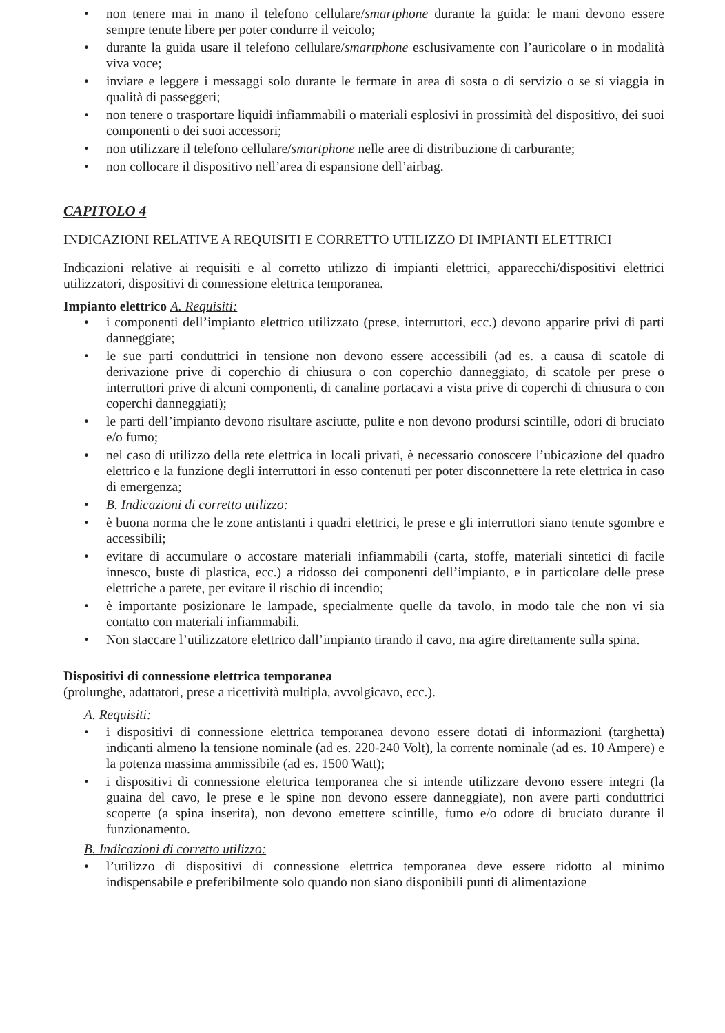• non tenere mai in mano il telefono cellulare/smartphone durante la guida: le mani devono essere sempre tenute libere per poter condurre il veicolo;
• durante la guida usare il telefono cellulare/smartphone esclusivamente con l’auricolare o in modalità viva voce;
• inviare e leggere i messaggi solo durante le fermate in area di sosta o di servizio o se si viaggia in qualità di passeggeri;
• non tenere o trasportare liquidi infiammabili o materiali esplosivi in prossimità del dispositivo, dei suoi componenti o dei suoi accessori;
• non utilizzare il telefono cellulare/smartphone nelle aree di distribuzione di carburante;
• non collocare il dispositivo nell’area di espansione dell’airbag.
CAPITOLO 4
INDICAZIONI RELATIVE A REQUISITI E CORRETTO UTILIZZO DI IMPIANTI ELETTRICI
Indicazioni relative ai requisiti e al corretto utilizzo di impianti elettrici, apparecchi/dispositivi elettrici utilizzatori, dispositivi di connessione elettrica temporanea.
Impianto elettrico A. Requisiti:
• i componenti dell’impianto elettrico utilizzato (prese, interruttori, ecc.) devono apparire privi di parti danneggiate;
• le sue parti conduttrici in tensione non devono essere accessibili (ad es. a causa di scatole di derivazione prive di coperchio di chiusura o con coperchio danneggiato, di scatole per prese o interruttori prive di alcuni componenti, di canaline portacavi a vista prive di coperchi di chiusura o con coperchi danneggiati);
• le parti dell’impianto devono risultare asciutte, pulite e non devono prodursi scintille, odori di bruciato e/o fumo;
• nel caso di utilizzo della rete elettrica in locali privati, è necessario conoscere l’ubicazione del quadro elettrico e la funzione degli interruttori in esso contenuti per poter disconnettere la rete elettrica in caso di emergenza;
• B. Indicazioni di corretto utilizzo:
• è buona norma che le zone antistanti i quadri elettrici, le prese e gli interruttori siano tenute sgombre e accessibili;
• evitare di accumulare o accostare materiali infiammabili (carta, stoffe, materiali sintetici di facile innesco, buste di plastica, ecc.) a ridosso dei componenti dell’impianto, e in particolare delle prese elettriche a parete, per evitare il rischio di incendio;
• è importante posizionare le lampade, specialmente quelle da tavolo, in modo tale che non vi sia contatto con materiali infiammabili.
• Non staccare l’utilizzatore elettrico dall’impianto tirando il cavo, ma agire direttamente sulla spina.
Dispositivi di connessione elettrica temporanea
(prolunghe, adattatori, prese a ricettività multipla, avvolgicavo, ecc.).
A. Requisiti:
• i dispositivi di connessione elettrica temporanea devono essere dotati di informazioni (targhetta) indicanti almeno la tensione nominale (ad es. 220-240 Volt), la corrente nominale (ad es. 10 Ampere) e la potenza massima ammissibile (ad es. 1500 Watt);
• i dispositivi di connessione elettrica temporanea che si intende utilizzare devono essere integri (la guaina del cavo, le prese e le spine non devono essere danneggiate), non avere parti conduttrici scoperte (a spina inserita), non devono emettere scintille, fumo e/o odore di bruciato durante il funzionamento.
B. Indicazioni di corretto utilizzo:
• l’utilizzo di dispositivi di connessione elettrica temporanea deve essere ridotto al minimo indispensabile e preferibilmente solo quando non siano disponibili punti di alimentazione